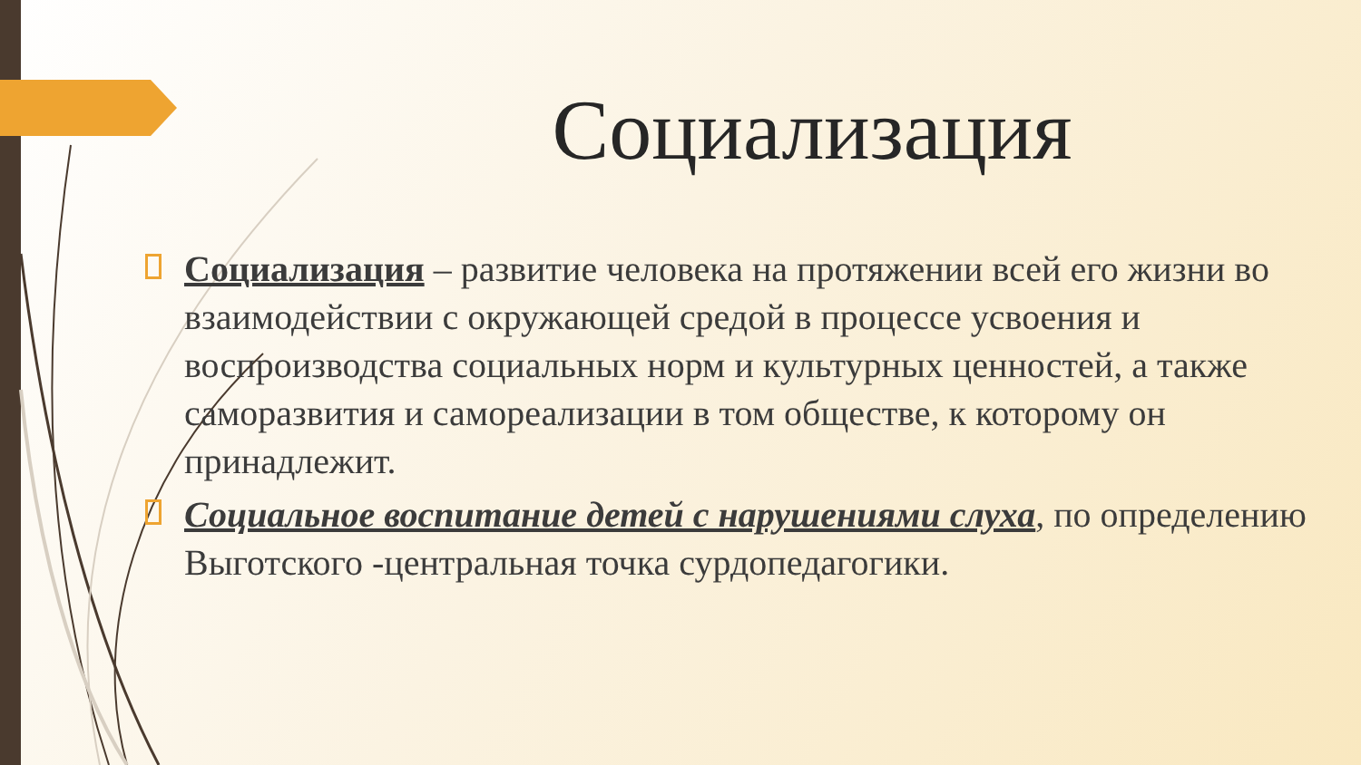Социализация
Социализация – развитие человека на протяжении всей его жизни во взаимодействии с окружающей средой в процессе усвоения и воспроизводства социальных норм и культурных ценностей, а также саморазвития и самореализации в том обществе, к которому он принадлежит.
Социальное воспитание детей с нарушениями слуха, по определению Выготского -центральная точка сурдопедагогики.